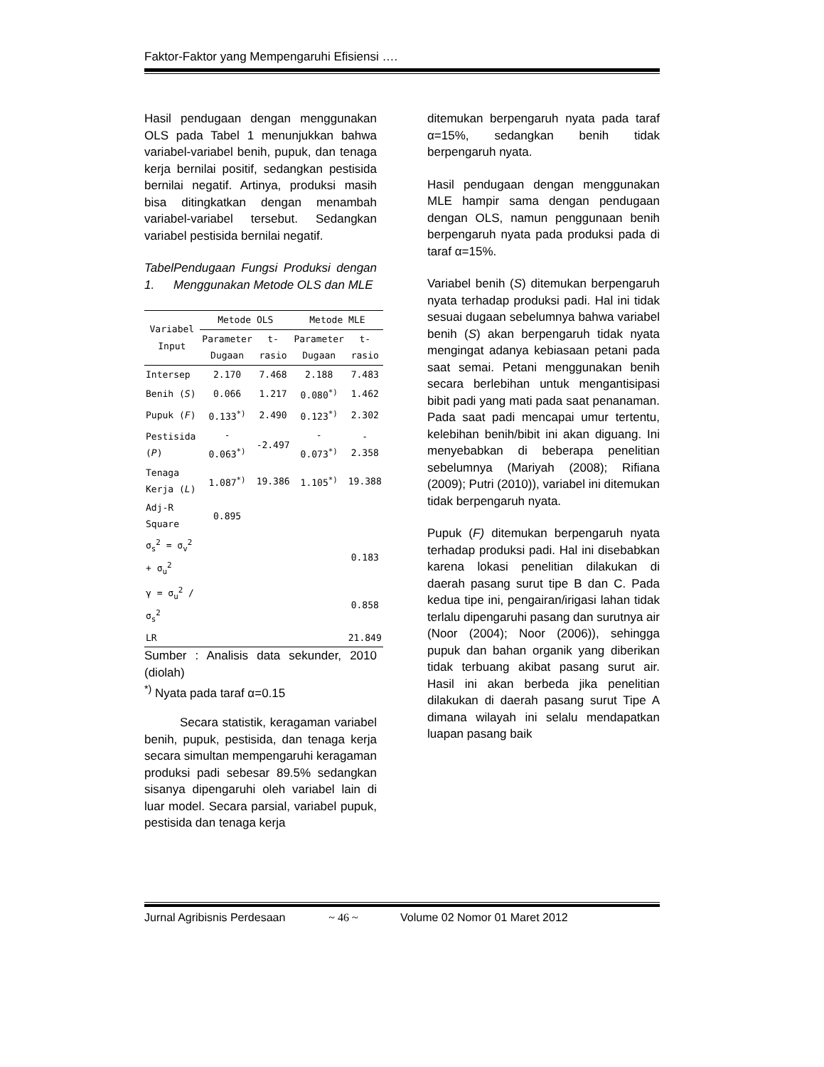Faktor-Faktor yang Mempengaruhi Efisiensi ….
Hasil pendugaan dengan menggunakan OLS pada Tabel 1 menunjukkan bahwa variabel-variabel benih, pupuk, dan tenaga kerja bernilai positif, sedangkan pestisida bernilai negatif. Artinya, produksi masih bisa ditingkatkan dengan menambah variabel-variabel tersebut. Sedangkan variabel pestisida bernilai negatif.
Tabel 1. Pendugaan Fungsi Produksi dengan Menggunakan Metode OLS dan MLE
| Variabel Input | Metode OLS | | Metode MLE | |
| --- | --- | --- | --- | --- |
| | Parameter Dugaan | t-rasio | Parameter Dugaan | t-rasio |
| Intersep | 2.170 | 7.468 | 2.188 | 7.483 |
| Benih ( S ) | 0.066 | 1.217 | 0.080<sup>*)</sup> | 1.462 |
| Pupuk ( F ) | 0.133<sup>*)</sup> | 2.490 | 0.123<sup>*)</sup> | 2.302 |
| Pestisida ( P ) | - 0.063<sup>*)</sup> | -2.497 | - 0.073<sup>*)</sup> | - 2.358 |
| Tenaga Kerja ( L ) | 1.087<sup>*)</sup> | 19.386 | 1.105<sup>*)</sup> | 19.388 |
| Adj-R Square | 0.895 | | | |
| σ<sub>s</sub><sup>2</sup> = σ<sub>v</sub><sup>2</sup> + σ<sub>u</sub><sup>2</sup> | | | | 0.183 |
| γ = σ<sub>u</sub><sup>2</sup> / σ<sub>s</sub><sup>2</sup> | | | | 0.858 |
| LR | | | | 21.849 |
Sumber : Analisis data sekunder, 2010 (diolah)
<sup>*)</sup> Nyata pada taraf α=0.15
Secara statistik, keragaman variabel benih, pupuk, pestisida, dan tenaga kerja secara simultan mempengaruhi keragaman produksi padi sebesar 89.5% sedangkan sisanya dipengaruhi oleh variabel lain di luar model. Secara parsial, variabel pupuk, pestisida dan tenaga kerja
ditemukan berpengaruh nyata pada taraf α=15%, sedangkan benih tidak berpengaruh nyata.
Hasil pendugaan dengan menggunakan MLE hampir sama dengan pendugaan dengan OLS, namun penggunaan benih berpengaruh nyata pada produksi pada di taraf α=15%.
Variabel benih (S) ditemukan berpengaruh nyata terhadap produksi padi. Hal ini tidak sesuai dugaan sebelumnya bahwa variabel benih (S) akan berpengaruh tidak nyata mengingat adanya kebiasaan petani pada saat semai. Petani menggunakan benih secara berlebihan untuk mengantisipasi bibit padi yang mati pada saat penanaman. Pada saat padi mencapai umur tertentu, kelebihan benih/bibit ini akan diguang. Ini menyebabkan di beberapa penelitian sebelumnya (Mariyah (2008); Rifiana (2009); Putri (2010)), variabel ini ditemukan tidak berpengaruh nyata.
Pupuk (F) ditemukan berpengaruh nyata terhadap produksi padi. Hal ini disebabkan karena lokasi penelitian dilakukan di daerah pasang surut tipe B dan C. Pada kedua tipe ini, pengairan/irigasi lahan tidak terlalu dipengaruhi pasang dan surutnya air (Noor (2004); Noor (2006)), sehingga pupuk dan bahan organik yang diberikan tidak terbuang akibat pasang surut air. Hasil ini akan berbeda jika penelitian dilakukan di daerah pasang surut Tipe A dimana wilayah ini selalu mendapatkan luapan pasang baik
Jurnal Agribisnis Perdesaan ~ 46 ~ Volume 02 Nomor 01 Maret 2012